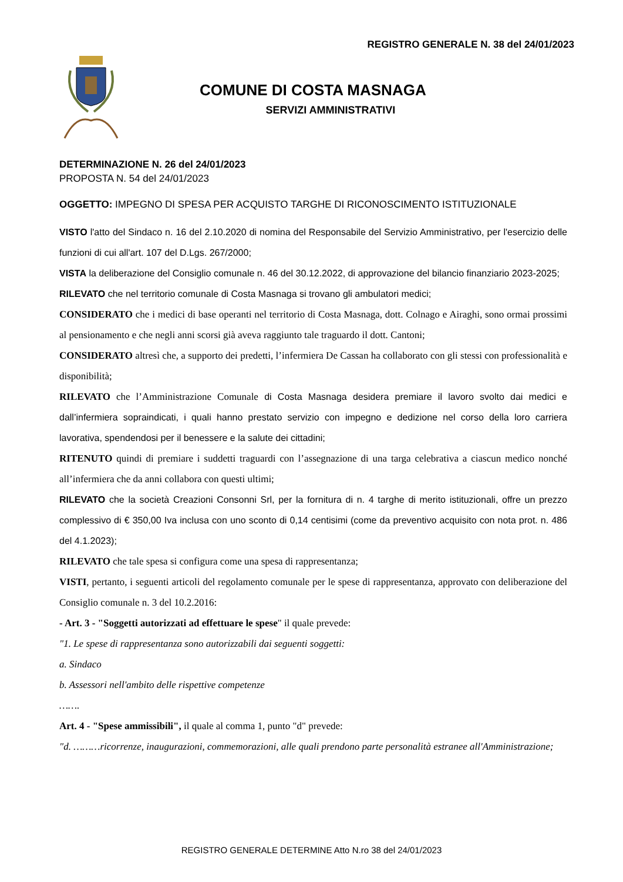REGISTRO GENERALE N. 38 del 24/01/2023
COMUNE DI COSTA MASNAGA
SERVIZI AMMINISTRATIVI
DETERMINAZIONE N. 26 del 24/01/2023
PROPOSTA N. 54 del 24/01/2023
OGGETTO: IMPEGNO DI SPESA PER ACQUISTO TARGHE DI RICONOSCIMENTO ISTITUZIONALE
VISTO l'atto del Sindaco n. 16 del 2.10.2020 di nomina del Responsabile del Servizio Amministrativo, per l'esercizio delle funzioni di cui all'art. 107 del D.Lgs. 267/2000;
VISTA la deliberazione del Consiglio comunale n. 46 del 30.12.2022, di approvazione del bilancio finanziario 2023-2025;
RILEVATO che nel territorio comunale di Costa Masnaga si trovano gli ambulatori medici;
CONSIDERATO che i medici di base operanti nel territorio di Costa Masnaga, dott. Colnago e Airaghi, sono ormai prossimi al pensionamento e che negli anni scorsi già aveva raggiunto tale traguardo il dott. Cantoni;
CONSIDERATO altresì che, a supporto dei predetti, l’infermiera De Cassan ha collaborato con gli stessi con professionalità e disponibilità;
RILEVATO che l’Amministrazione Comunale di Costa Masnaga desidera premiare il lavoro svolto dai medici e dall’infermiera sopraindicati, i quali hanno prestato servizio con impegno e dedizione nel corso della loro carriera lavorativa, spendendosi per il benessere e la salute dei cittadini;
RITENUTO quindi di premiare i suddetti traguardi con l’assegnazione di una targa celebrativa a ciascun medico nonché all’infermiera che da anni collabora con questi ultimi;
RILEVATO che la società Creazioni Consonni Srl, per la fornitura di n. 4 targhe di merito istituzionali, offre un prezzo complessivo di € 350,00 Iva inclusa con uno sconto di 0,14 centisimi (come da preventivo acquisito con nota prot. n. 486 del 4.1.2023);
RILEVATO che tale spesa si configura come una spesa di rappresentanza;
VISTI, pertanto, i seguenti articoli del regolamento comunale per le spese di rappresentanza, approvato con deliberazione del Consiglio comunale n. 3 del 10.2.2016:
- Art. 3 - "Soggetti autorizzati ad effettuare le spese" il quale prevede:
"1. Le spese di rappresentanza sono autorizzabili dai seguenti soggetti:
a. Sindaco
b. Assessori nell'ambito delle rispettive competenze
…….
Art. 4 - "Spese ammissibili", il quale al comma 1, punto "d" prevede:
"d. ………ricorrenze, inaugurazioni, commemorazioni, alle quali prendono parte personalità estranee all'Amministrazione;
REGISTRO GENERALE DETERMINE Atto N.ro 38 del 24/01/2023